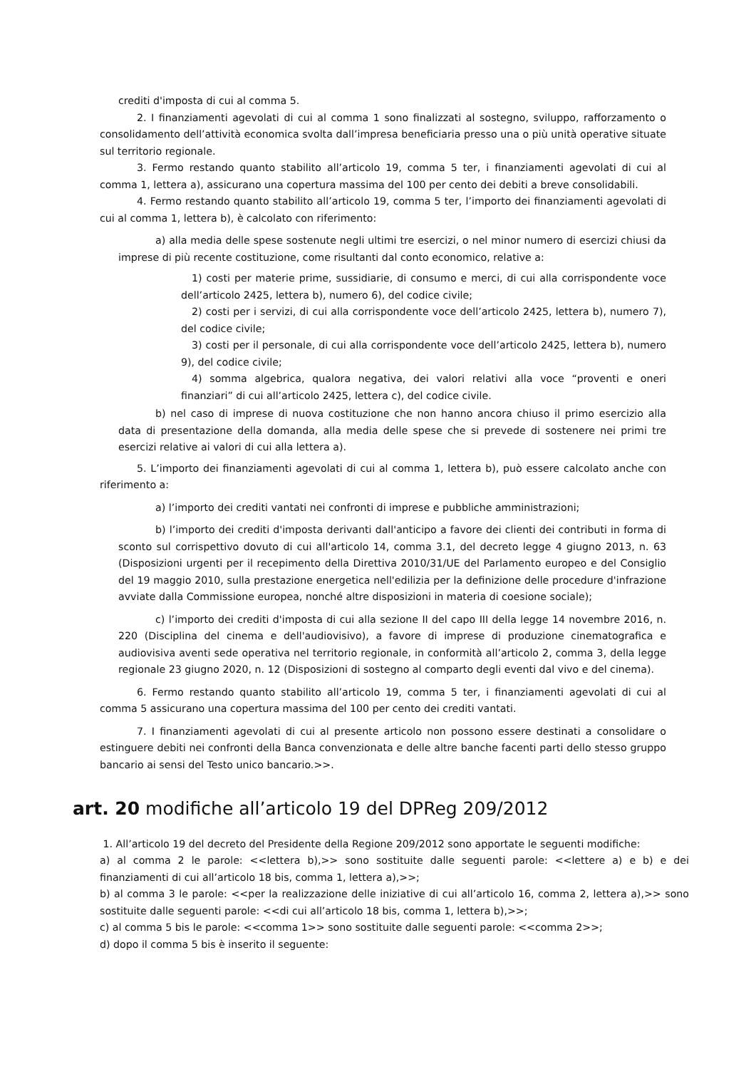crediti d'imposta di cui al comma 5.
2. I finanziamenti agevolati di cui al comma 1 sono finalizzati al sostegno, sviluppo, rafforzamento o consolidamento dell’attività economica svolta dall’impresa beneficiaria presso una o più unità operative situate sul territorio regionale.
3. Fermo restando quanto stabilito all’articolo 19, comma 5 ter, i finanziamenti agevolati di cui al comma 1, lettera a), assicurano una copertura massima del 100 per cento dei debiti a breve consolidabili.
4. Fermo restando quanto stabilito all’articolo 19, comma 5 ter, l’importo dei finanziamenti agevolati di cui al comma 1, lettera b), è calcolato con riferimento:
a) alla media delle spese sostenute negli ultimi tre esercizi, o nel minor numero di esercizi chiusi da imprese di più recente costituzione, come risultanti dal conto economico, relative a:
1) costi per materie prime, sussidiarie, di consumo e merci, di cui alla corrispondente voce dell’articolo 2425, lettera b), numero 6), del codice civile;
2) costi per i servizi, di cui alla corrispondente voce dell’articolo 2425, lettera b), numero 7), del codice civile;
3) costi per il personale, di cui alla corrispondente voce dell’articolo 2425, lettera b), numero 9), del codice civile;
4) somma algebrica, qualora negativa, dei valori relativi alla voce “proventi e oneri finanziari” di cui all’articolo 2425, lettera c), del codice civile.
b) nel caso di imprese di nuova costituzione che non hanno ancora chiuso il primo esercizio alla data di presentazione della domanda, alla media delle spese che si prevede di sostenere nei primi tre esercizi relative ai valori di cui alla lettera a).
5. L’importo dei finanziamenti agevolati di cui al comma 1, lettera b), può essere calcolato anche con riferimento a:
a) l’importo dei crediti vantati nei confronti di imprese e pubbliche amministrazioni;
b) l’importo dei crediti d'imposta derivanti dall'anticipo a favore dei clienti dei contributi in forma di sconto sul corrispettivo dovuto di cui all'articolo 14, comma 3.1, del decreto legge 4 giugno 2013, n. 63 (Disposizioni urgenti per il recepimento della Direttiva 2010/31/UE del Parlamento europeo e del Consiglio del 19 maggio 2010, sulla prestazione energetica nell'edilizia per la definizione delle procedure d'infrazione avviate dalla Commissione europea, nonché altre disposizioni in materia di coesione sociale);
c) l’importo dei crediti d'imposta di cui alla sezione II del capo III della legge 14 novembre 2016, n. 220 (Disciplina del cinema e dell'audiovisivo), a favore di imprese di produzione cinematografica e audiovisiva aventi sede operativa nel territorio regionale, in conformità all’articolo 2, comma 3, della legge regionale 23 giugno 2020, n. 12 (Disposizioni di sostegno al comparto degli eventi dal vivo e del cinema).
6. Fermo restando quanto stabilito all’articolo 19, comma 5 ter, i finanziamenti agevolati di cui al comma 5 assicurano una copertura massima del 100 per cento dei crediti vantati.
7. I finanziamenti agevolati di cui al presente articolo non possono essere destinati a consolidare o estinguere debiti nei confronti della Banca convenzionata e delle altre banche facenti parti dello stesso gruppo bancario ai sensi del Testo unico bancario.>>.
art. 20 modifiche all’articolo 19 del DPReg 209/2012
1. All’articolo 19 del decreto del Presidente della Regione 209/2012 sono apportate le seguenti modifiche:
a) al comma 2 le parole: <<lettera b),>> sono sostituite dalle seguenti parole: <<lettere a) e b) e dei finanziamenti di cui all’articolo 18 bis, comma 1, lettera a),>>;
b) al comma 3 le parole: <<per la realizzazione delle iniziative di cui all’articolo 16, comma 2, lettera a),>> sono sostituite dalle seguenti parole: <<di cui all’articolo 18 bis, comma 1, lettera b),>>;
c) al comma 5 bis le parole: <<comma 1>> sono sostituite dalle seguenti parole: <<comma 2>>;
d) dopo il comma 5 bis è inserito il seguente: